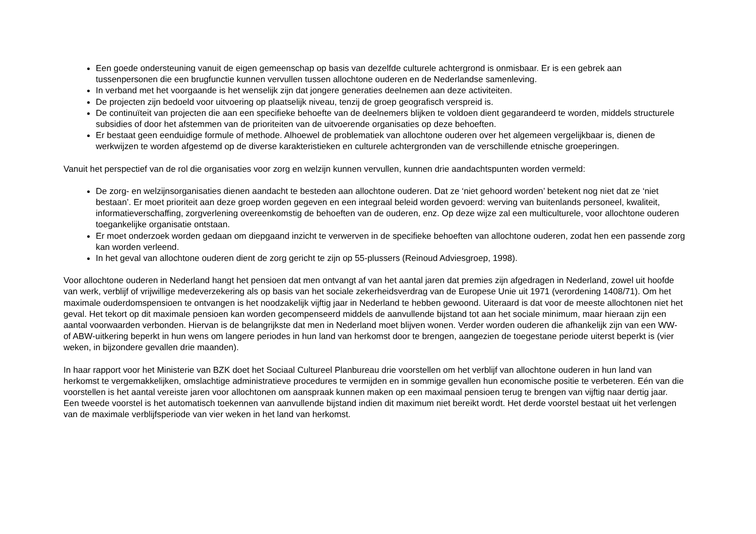Een goede ondersteuning vanuit de eigen gemeenschap op basis van dezelfde culturele achtergrond is onmisbaar. Er is een gebrek aan tussenpersonen die een brugfunctie kunnen vervullen tussen allochtone ouderen en de Nederlandse samenleving.
In verband met het voorgaande is het wenselijk zijn dat jongere generaties deelnemen aan deze activiteiten.
De projecten zijn bedoeld voor uitvoering op plaatselijk niveau, tenzij de groep geografisch verspreid is.
De continuïteit van projecten die aan een specifieke behoefte van de deelnemers blijken te voldoen dient gegarandeerd te worden, middels structurele subsidies of door het afstemmen van de prioriteiten van de uitvoerende organisaties op deze behoeften.
Er bestaat geen eenduidige formule of methode. Alhoewel de problematiek van allochtone ouderen over het algemeen vergelijkbaar is, dienen de werkwijzen te worden afgestemd op de diverse karakteristieken en culturele achtergronden van de verschillende etnische groeperingen.
Vanuit het perspectief van de rol die organisaties voor zorg en welzijn kunnen vervullen, kunnen drie aandachtspunten worden vermeld:
De zorg- en welzijnsorganisaties dienen aandacht te besteden aan allochtone ouderen. Dat ze ‘niet gehoord worden’ betekent nog niet dat ze ‘niet bestaan’. Er moet prioriteit aan deze groep worden gegeven en een integraal beleid worden gevoerd: werving van buitenlands personeel, kwaliteit, informatieverschaffing, zorgverlening overeenkomstig de behoeften van de ouderen, enz. Op deze wijze zal een multiculturele, voor allochtone ouderen toegankelijke organisatie ontstaan.
Er moet onderzoek worden gedaan om diepgaand inzicht te verwerven in de specifieke behoeften van allochtone ouderen, zodat hen een passende zorg kan worden verleend.
In het geval van allochtone ouderen dient de zorg gericht te zijn op 55-plussers (Reinoud Adviesgroep, 1998).
Voor allochtone ouderen in Nederland hangt het pensioen dat men ontvangt af van het aantal jaren dat premies zijn afgedragen in Nederland, zowel uit hoofde van werk, verblijf of vrijwillige medeverzekering als op basis van het sociale zekerheidsverdrag van de Europese Unie uit 1971 (verordening 1408/71). Om het maximale ouderdomspensioen te ontvangen is het noodzakelijk vijftig jaar in Nederland te hebben gewoond. Uiteraard is dat voor de meeste allochtonen niet het geval. Het tekort op dit maximale pensioen kan worden gecompenseerd middels de aanvullende bijstand tot aan het sociale minimum, maar hieraan zijn een aantal voorwaarden verbonden. Hiervan is de belangrijkste dat men in Nederland moet blijven wonen. Verder worden ouderen die afhankelijk zijn van een WW- of ABW-uitkering beperkt in hun wens om langere periodes in hun land van herkomst door te brengen, aangezien de toegestane periode uiterst beperkt is (vier weken, in bijzondere gevallen drie maanden).
In haar rapport voor het Ministerie van BZK doet het Sociaal Cultureel Planbureau drie voorstellen om het verblijf van allochtone ouderen in hun land van herkomst te vergemakkelijken, omslachtige administratieve procedures te vermijden en in sommige gevallen hun economische positie te verbeteren. Eén van die voorstellen is het aantal vereiste jaren voor allochtonen om aanspraak kunnen maken op een maximaal pensioen terug te brengen van vijftig naar dertig jaar. Een tweede voorstel is het automatisch toekennen van aanvullende bijstand indien dit maximum niet bereikt wordt. Het derde voorstel bestaat uit het verlengen van de maximale verblijfsperiode van vier weken in het land van herkomst.